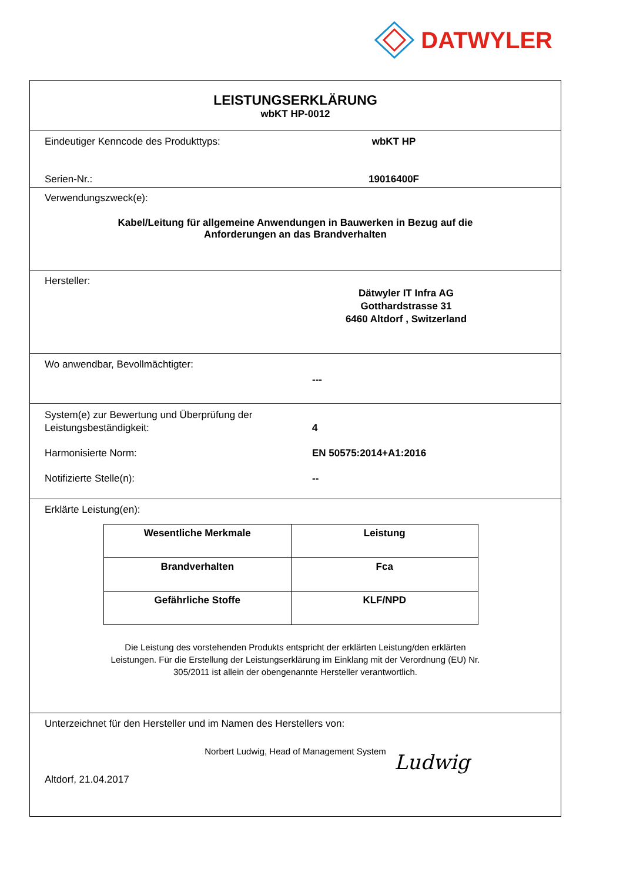DATWYLER
LEISTUNGSERKLÄRUNG
wbKT HP-0012
Eindeutiger Kenncode des Produkttyps: wbKT HP
Serien-Nr.: 19016400F
Verwendungszweck(e):
Kabel/Leitung für allgemeine Anwendungen in Bauwerken in Bezug auf die
Anforderungen an das Brandverhalten
Hersteller:
Dätwyler IT Infra AG
Gotthardstrasse 31
6460 Altdorf , Switzerland
Wo anwendbar, Bevollmächtigter:
---
System(e) zur Bewertung und Überprüfung der
Leistungsbeständigkeit:
4
Harmonisierte Norm: EN 50575:2014+A1:2016
Notifizierte Stelle(n): --
Erklärte Leistung(en):
| Wesentliche Merkmale | Leistung |
| Brandverhalten | Fca |
| Gefährliche Stoffe | KLF/NPD |
Die Leistung des vorstehenden Produkts entspricht der erklärten Leistung/den erklärten
Leistungen. Für die Erstellung der Leistungserklärung im Einklang mit der Verordnung (EU) Nr.
305/2011 ist allein der obengenannte Hersteller verantwortlich.
Unterzeichnet für den Hersteller und im Namen des Herstellers von:
Norbert Ludwig, Head of Management System
Altdorf, 21.04.2017 Ludwig